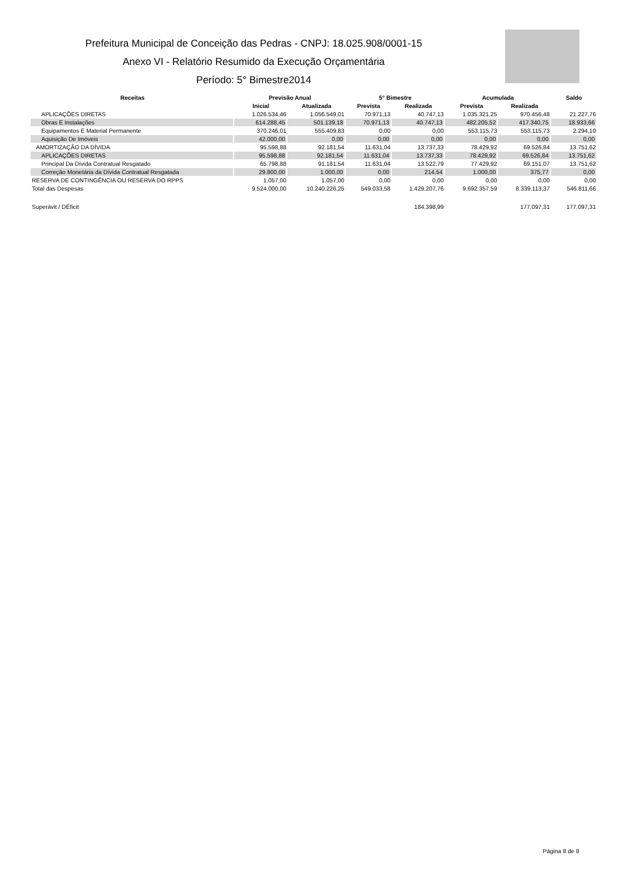Prefeitura Municipal de Conceição das Pedras - CNPJ: 18.025.908/0001-15
Anexo VI - Relatório Resumido da Execução Orçamentária
Período: 5° Bimestre2014
| Receitas | Previsão Anual | | 5° Bimestre | | Acumulada | | Saldo |
| --- | --- | --- | --- | --- | --- | --- | --- |
| | Inicial | Atualizada | Prevista | Realizada | Prevista | Realizada | |
| APLICAÇÕES DIRETAS | 1.026.534,46 | 1.056.549,01 | 70.971,13 | 40.747,13 | 1.035.321,25 | 970.456,48 | 21.227,76 |
| Obras E Instalações | 614.288,45 | 501.139,18 | 70.971,13 | 40.747,13 | 482.205,52 | 417.340,75 | 18.933,66 |
| Equipamentos E Material Permanente | 370.246,01 | 555.409,83 | 0,00 | 0,00 | 553.115,73 | 553.115,73 | 2.294,10 |
| Aquisição De Imóveis | 42.000,00 | 0,00 | 0,00 | 0,00 | 0,00 | 0,00 | 0,00 |
| AMORTIZAÇÃO DA DÍVIDA | 95.598,88 | 92.181,54 | 11.631,04 | 13.737,33 | 78.429,92 | 69.526,84 | 13.751,62 |
| APLICAÇÕES DIRETAS | 95.598,88 | 92.181,54 | 11.631,04 | 13.737,33 | 78.429,92 | 69.526,84 | 13.751,62 |
| Principal Da Dívida Contratual Resgatado | 65.798,88 | 91.181,54 | 11.631,04 | 13.522,79 | 77.429,92 | 69.151,07 | 13.751,62 |
| Correção Monetária da Dívida Contratual Resgatada | 29.800,00 | 1.000,00 | 0,00 | 214,54 | 1.000,00 | 375,77 | 0,00 |
| RESERVA DE CONTINGÊNCIA OU RESERVA DO RPPS | 1.057,00 | 1.057,00 | 0,00 | 0,00 | 0,00 | 0,00 | 0,00 |
| Total das Despesas | 9.524.000,00 | 10.240.226,25 | 549.033,58 | 1.429.207,76 | 9.692.357,59 | 8.339.113,37 | 546.811,66 |
| Superávit / DÉficit | | | | 184.398,99 | | 177.097,31 | 177.097,31 |
Página 8 de 8